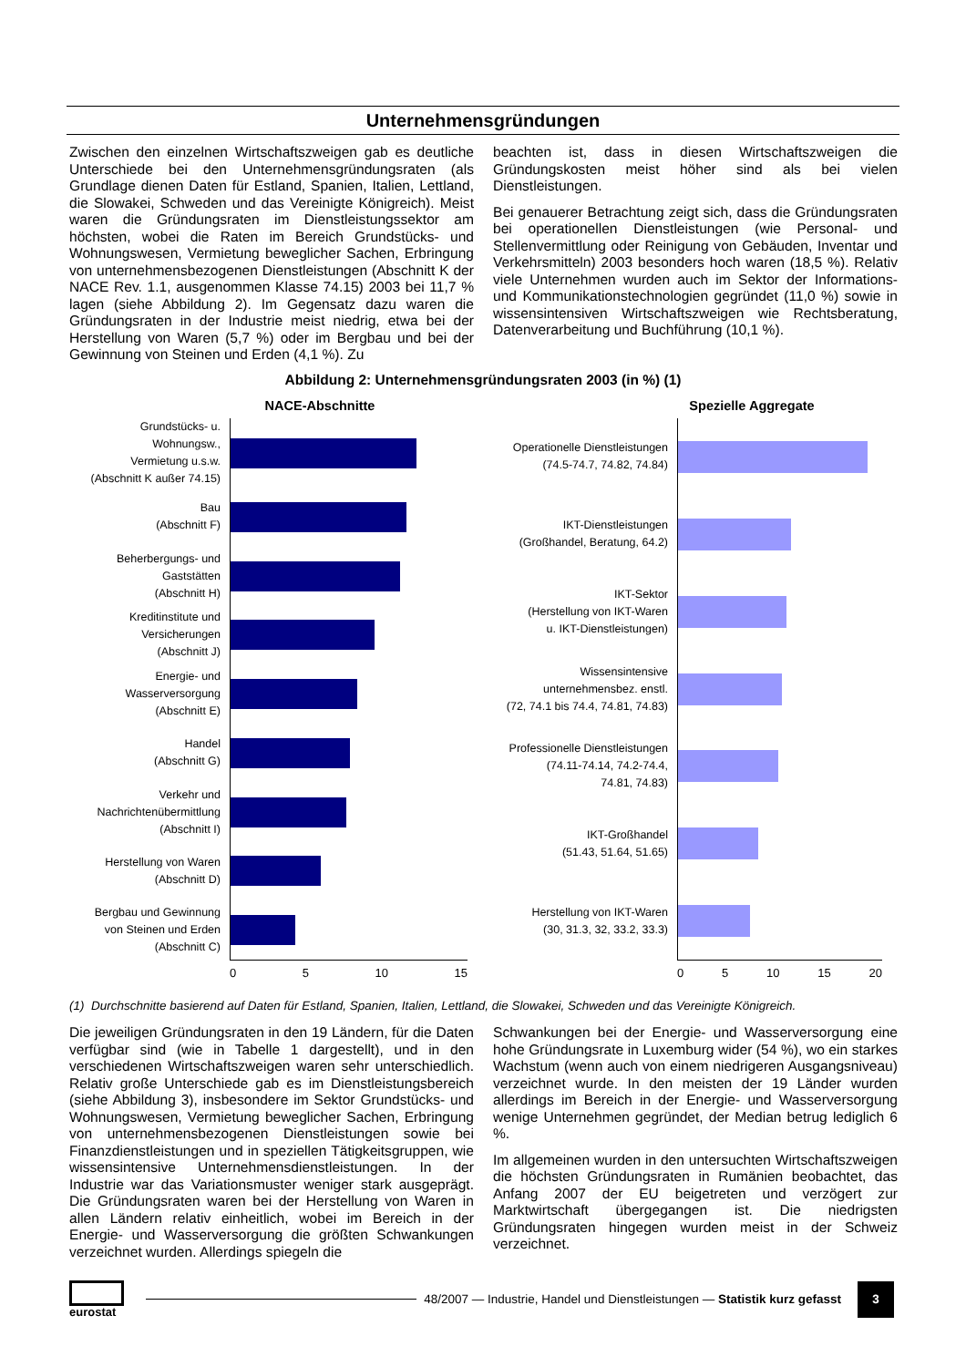Unternehmensgründungen
Zwischen den einzelnen Wirtschaftszweigen gab es deutliche Unterschiede bei den Unternehmensgründungsraten (als Grundlage dienen Daten für Estland, Spanien, Italien, Lettland, die Slowakei, Schweden und das Vereinigte Königreich). Meist waren die Gründungsraten im Dienstleistungssektor am höchsten, wobei die Raten im Bereich Grundstücks- und Wohnungswesen, Vermietung beweglicher Sachen, Erbringung von unternehmensbezogenen Dienstleistungen (Abschnitt K der NACE Rev. 1.1, ausgenommen Klasse 74.15) 2003 bei 11,7 % lagen (siehe Abbildung 2). Im Gegensatz dazu waren die Gründungsraten in der Industrie meist niedrig, etwa bei der Herstellung von Waren (5,7 %) oder im Bergbau und bei der Gewinnung von Steinen und Erden (4,1 %). Zu
beachten ist, dass in diesen Wirtschaftszweigen die Gründungskosten meist höher sind als bei vielen Dienstleistungen.
Bei genauerer Betrachtung zeigt sich, dass die Gründungsraten bei operationellen Dienstleistungen (wie Personal- und Stellenvermittlung oder Reinigung von Gebäuden, Inventar und Verkehrsmitteln) 2003 besonders hoch waren (18,5 %). Relativ viele Unternehmen wurden auch im Sektor der Informations- und Kommunikationstechnologien gegründet (11,0 %) sowie in wissensintensiven Wirtschaftszweigen wie Rechtsberatung, Datenverarbeitung und Buchführung (10,1 %).
Abbildung 2: Unternehmensgründungsraten 2003 (in %) (1)
NACE-Abschnitte
Grundstücks- u.
Wohnungsw.,
Vermietung u.s.w.
(Abschnitt K außer 74.15)
Bau
(Abschnitt F)
Beherbergungs- und
Gaststätten
(Abschnitt H)
Kreditinstitute und
Versicherungen
(Abschnitt J)
Energie- und
Wasserversorgung
(Abschnitt E)
Handel
(Abschnitt G)
Verkehr und
Nachrichtenübermittlung
(Abschnitt I)
Herstellung von Waren
(Abschnitt D)
Bergbau und Gewinnung
von Steinen und Erden
(Abschnitt C)
0 5 10 15
Spezielle Aggregate
Operationelle Dienstleistungen
(74.5-74.7, 74.82, 74.84)
IKT-Dienstleistungen
(Großhandel, Beratung, 64.2)
IKT-Sektor
(Herstellung von IKT-Waren
u. IKT-Dienstleistungen)
Wissensintensive
unternehmensbez. enstl.
(72, 74.1 bis 74.4, 74.81, 74.83)
Professionelle Dienstleistungen
(74.11-74.14, 74.2-74.4,
74.81, 74.83)
IKT-Großhandel
(51.43, 51.64, 51.65)
Herstellung von IKT-Waren
(30, 31.3, 32, 33.2, 33.3)
0 5 10 15 20
(1) Durchschnitte basierend auf Daten für Estland, Spanien, Italien, Lettland, die Slowakei, Schweden und das Vereinigte Königreich.
Die jeweiligen Gründungsraten in den 19 Ländern, für die Daten verfügbar sind (wie in Tabelle 1 dargestellt), und in den verschiedenen Wirtschaftszweigen waren sehr unterschiedlich. Relativ große Unterschiede gab es im Dienstleistungsbereich (siehe Abbildung 3), insbesondere im Sektor Grundstücks- und Wohnungswesen, Vermietung beweglicher Sachen, Erbringung von unternehmensbezogenen Dienstleistungen sowie bei Finanzdienstleistungen und in speziellen Tätigkeitsgruppen, wie wissensintensive Unternehmensdienstleistungen. In der Industrie war das Variationsmuster weniger stark ausgeprägt. Die Gründungsraten waren bei der Herstellung von Waren in allen Ländern relativ einheitlich, wobei im Bereich in der Energie- und Wasserversorgung die größten Schwankungen verzeichnet wurden. Allerdings spiegeln die
Schwankungen bei der Energie- und Wasserversorgung eine hohe Gründungsrate in Luxemburg wider (54 %), wo ein starkes Wachstum (wenn auch von einem niedrigeren Ausgangsniveau) verzeichnet wurde. In den meisten der 19 Länder wurden allerdings im Bereich in der Energie- und Wasserversorgung wenige Unternehmen gegründet, der Median betrug lediglich 6 %.
Im allgemeinen wurden in den untersuchten Wirtschaftszweigen die höchsten Gründungsraten in Rumänien beobachtet, das Anfang 2007 der EU beigetreten und verzögert zur Marktwirtschaft übergegangen ist. Die niedrigsten Gründungsraten hingegen wurden meist in der Schweiz verzeichnet.
eurostat
48/2007 — Industrie, Handel und Dienstleistungen — Statistik kurz gefasst
3